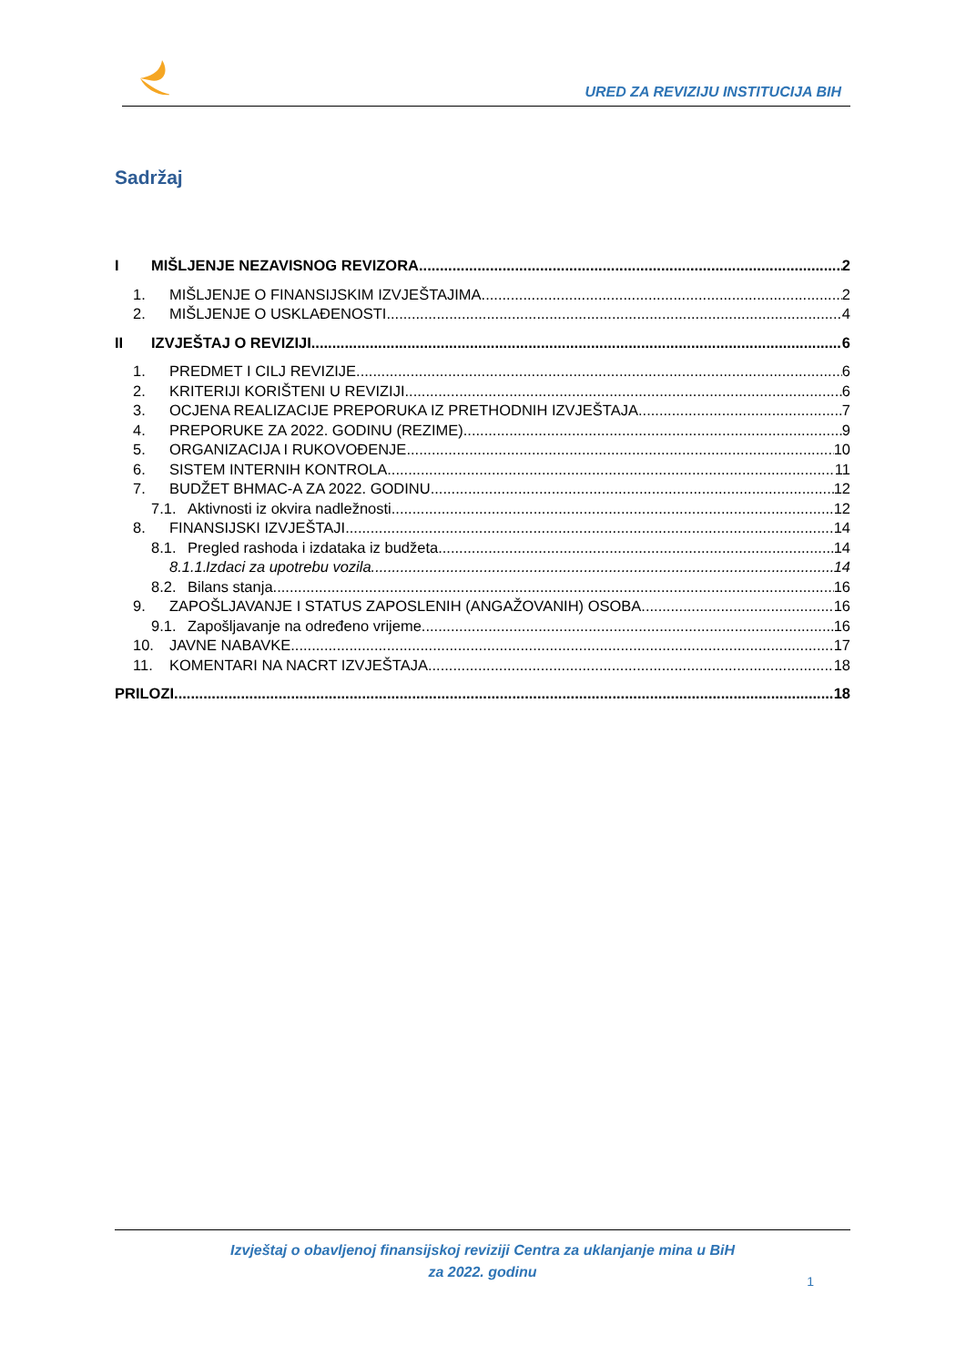URED ZA REVIZIJU INSTITUCIJA BIH
Sadržaj
I MIŠLJENJE NEZAVISNOG REVIZORA 2
1. MIŠLJENJE O FINANSIJSKIM IZVJEŠTAJIMA 2
2. MIŠLJENJE O USKLAĐENOSTI 4
II IZVJEŠTAJ O REVIZIJI 6
1. PREDMET I CILJ REVIZIJE 6
2. KRITERIJI KORIŠTENI U REVIZIJI 6
3. OCJENA REALIZACIJE PREPORUKA IZ PRETHODNIH IZVJEŠTAJA 7
4. PREPORUKE ZA 2022. GODINU (REZIME) 9
5. ORGANIZACIJA I RUKOVOĐENJE 10
6. SISTEM INTERNIH KONTROLA 11
7. BUDŽET BHMAC-A ZA 2022. GODINU 12
7.1. Aktivnosti iz okvira nadležnosti 12
8. FINANSIJSKI IZVJEŠTAJI 14
8.1. Pregled rashoda i izdataka iz budžeta 14
8.1.1. Izdaci za upotrebu vozila 14
8.2. Bilans stanja 16
9. ZAPOŠLJAVANJE I STATUS ZAPOSLENIH (ANGAŽOVANIH) OSOBA 16
9.1. Zapošljavanje na određeno vrijeme 16
10. JAVNE NABAVKE 17
11. KOMENTARI NA NACRT IZVJEŠTAJA 18
PRILOZI 18
Izvještaj o obavljenoj finansijskoj reviziji Centra za uklanjanje mina u BiH
za 2022. godinu
1